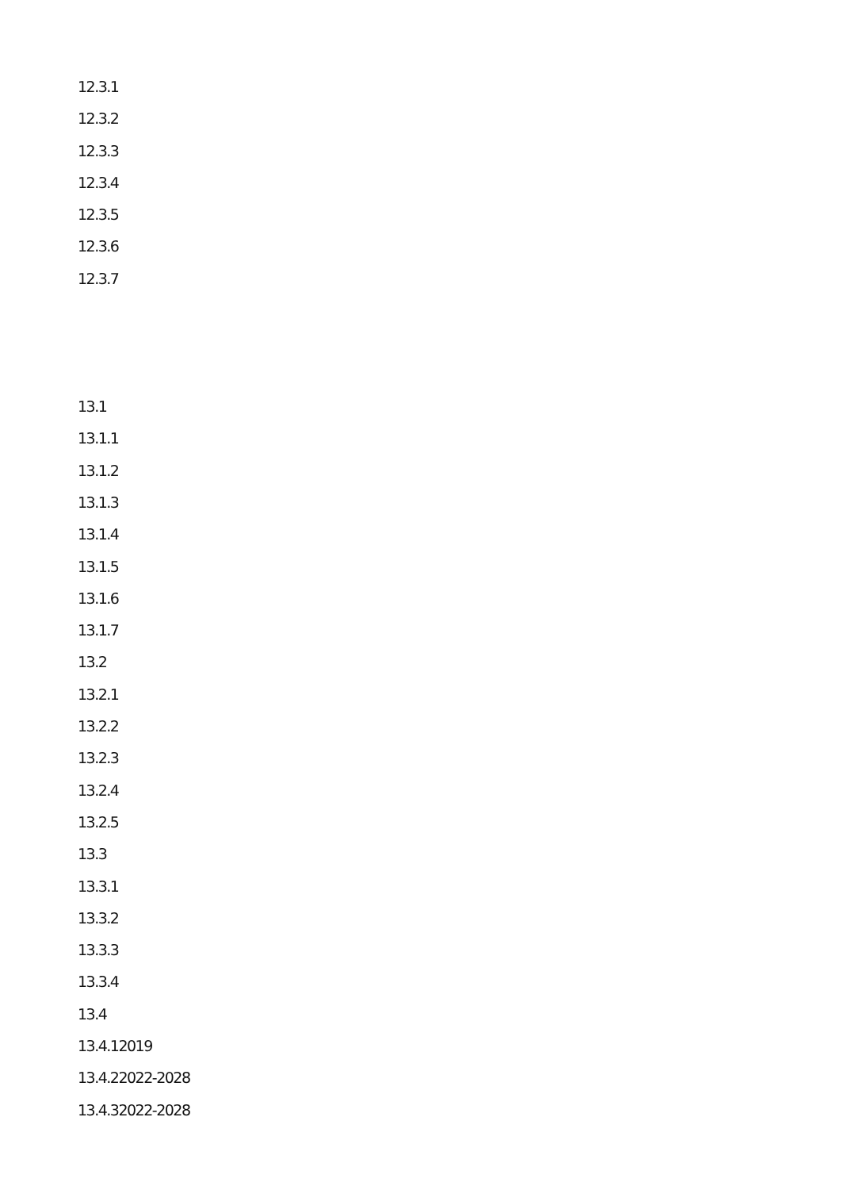12.3.1
12.3.2
12.3.3
12.3.4
12.3.5
12.3.6
12.3.7
13.1
13.1.1
13.1.2
13.1.3
13.1.4
13.1.5
13.1.6
13.1.7
13.2
13.2.1
13.2.2
13.2.3
13.2.4
13.2.5
13.3
13.3.1
13.3.2
13.3.3
13.3.4
13.4
13.4.12019
13.4.22022-2028
13.4.32022-2028